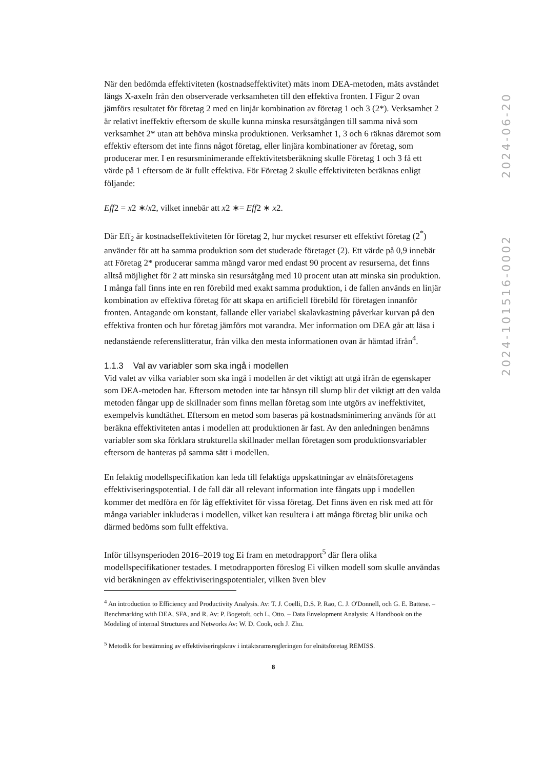När den bedömda effektiviteten (kostnadseffektivitet) mäts inom DEA-metoden, mäts avståndet längs X-axeln från den observerade verksamheten till den effektiva fronten. I Figur 2 ovan jämförs resultatet för företag 2 med en linjär kombination av företag 1 och 3 (2*). Verksamhet 2 är relativt ineffektiv eftersom de skulle kunna minska resursåtgången till samma nivå som verksamhet 2* utan att behöva minska produktionen. Verksamhet 1, 3 och 6 räknas däremot som effektiv eftersom det inte finns något företag, eller linjära kombinationer av företag, som producerar mer. I en resursminimerande effektivitetsberäkning skulle Företag 1 och 3 få ett värde på 1 eftersom de är fullt effektiva. För Företag 2 skulle effektiviteten beräknas enligt följande:
Eff2 = x2 ∗/x2, vilket innebär att x2 ∗= Eff2 ∗ x2.
Där Eff<sub>2</sub> är kostnadseffektiviteten för företag 2, hur mycket resurser ett effektivt företag (2<sup>*</sup>) använder för att ha samma produktion som det studerade företaget (2). Ett värde på 0,9 innebär att Företag 2* producerar samma mängd varor med endast 90 procent av resurserna, det finns alltså möjlighet för 2 att minska sin resursåtgång med 10 procent utan att minska sin produktion. I många fall finns inte en ren förebild med exakt samma produktion, i de fallen används en linjär kombination av effektiva företag för att skapa en artificiell förebild för företagen innanför fronten. Antagande om konstant, fallande eller variabel skalavkastning påverkar kurvan på den effektiva fronten och hur företag jämförs mot varandra. Mer information om DEA går att läsa i nedanstående referenslitteratur, från vilka den mesta informationen ovan är hämtad ifrån<sup>4</sup>.
1.1.3 Val av variabler som ska ingå i modellen
Vid valet av vilka variabler som ska ingå i modellen är det viktigt att utgå ifrån de egenskaper som DEA-metoden har. Eftersom metoden inte tar hänsyn till slump blir det viktigt att den valda metoden fångar upp de skillnader som finns mellan företag som inte utgörs av ineffektivitet, exempelvis kundtäthet. Eftersom en metod som baseras på kostnadsminimering används för att beräkna effektiviteten antas i modellen att produktionen är fast. Av den anledningen benämns variabler som ska förklara strukturella skillnader mellan företagen som produktionsvariabler eftersom de hanteras på samma sätt i modellen.
En felaktig modellspecifikation kan leda till felaktiga uppskattningar av elnätsföretagens effektiviseringspotential. I de fall där all relevant information inte fångats upp i modellen kommer det medföra en för låg effektivitet för vissa företag. Det finns även en risk med att för många variabler inkluderas i modellen, vilket kan resultera i att många företag blir unika och därmed bedöms som fullt effektiva.
Inför tillsynsperioden 2016–2019 tog Ei fram en metodrapport<sup>5</sup> där flera olika modellspecifikationer testades. I metodrapporten föreslog Ei vilken modell som skulle användas vid beräkningen av effektiviseringspotentialer, vilken även blev
<sup>4</sup> An introduction to Efficiency and Productivity Analysis. Av: T. J. Coelli, D.S. P. Rao, C. J. O'Donnell, och G. E. Battese. – Benchmarking with DEA, SFA, and R. Av: P. Bogetoft, och L. Otto. – Data Envelopment Analysis: A Handbook on the Modeling of internal Structures and Networks Av: W. D. Cook, och J. Zhu.
<sup>5</sup> Metodik for bestämning av effektiviseringskrav i intäktsramsregleringen for elnätsföretag REMISS.
8
2024-101516-0002 2024-06-20